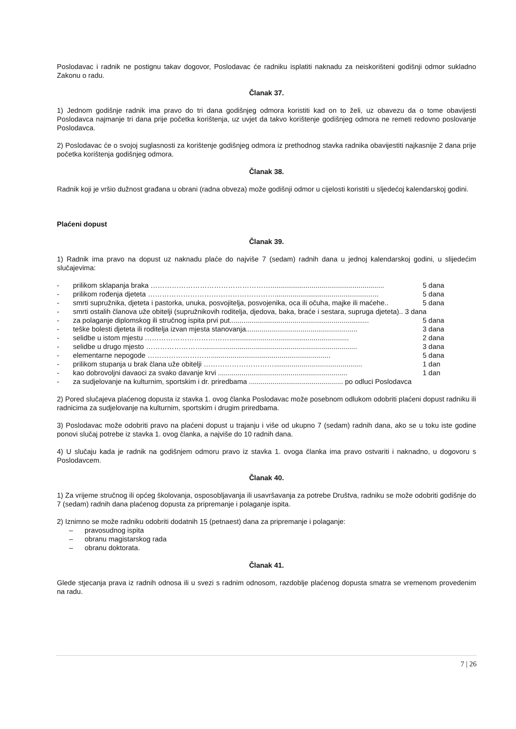Poslodavac i radnik ne postignu takav dogovor, Poslodavac će radniku isplatiti naknadu za neiskorišteni godišnji odmor sukladno Zakonu o radu.
Članak 37.
1) Jednom godišnje radnik ima pravo do tri dana godišnjeg odmora koristiti kad on to želi, uz obavezu da o tome obavijesti Poslodavca najmanje tri dana prije početka korištenja, uz uvjet da takvo korištenje godišnjeg odmora ne remeti redovno poslovanje Poslodavca.
2) Poslodavac će o svojoj suglasnosti za korištenje godišnjeg odmora iz prethodnog stavka radnika obavijestiti najkasnije 2 dana prije početka korištenja godišnjeg odmora.
Članak 38.
Radnik koji je vršio dužnost građana u obrani (radna obveza) može godišnji odmor u cijelosti koristiti u sljedećoj kalendarskoj godini.
Plaćeni dopust
Članak 39.
1) Radnik ima pravo na dopust uz naknadu plaće do najviše 7 (sedam) radnih dana u jednoj kalendarskoj godini, u slijedećim slučajevima:
- prilikom sklapanja braka …………………………………………….......................................................... 5 dana
- prilikom rođenja djeteta ………………………………………………..................................................... 5 dana
- smrti supružnika, djeteta i pastorka, unuka, posvojitelja, posvojenika, oca ili očuha, majke ili maćehe.. 5 dana
- smrti ostalih članova uže obitelji (supružnikovih roditelja, djedova, baka, braće i sestara, supruga djeteta).. 3 dana
- za polaganje diplomskog ili stručnog ispita prvi put....................................................................... 5 dana
- teške bolesti djeteta ili roditelja izvan mjesta stanovanja......................................................... 3 dana
- selidbe u istom mjestu ………………………………............................................................. 2 dana
- selidbe u drugo mjesto ……………………............................................................................... 3 dana
- elementarne nepogode ………………………............................................................. 5 dana
- prilikom stupanja u brak člana uže obitelji …………………………............................................. 1 dan
- kao dobrovoljni davaoci za svako davanje krvi .................................................................. 1 dan
- za sudjelovanje na kulturnim, sportskim i dr. priredbama ................................................ po odluci Poslodavca
2) Pored slučajeva plaćenog dopusta iz stavka 1. ovog članka Poslodavac može posebnom odlukom odobriti plaćeni dopust radniku ili radnicima za sudjelovanje na kulturnim, sportskim i drugim priredbama.
3) Poslodavac može odobriti pravo na plaćeni dopust u trajanju i više od ukupno 7 (sedam) radnih dana, ako se u toku iste godine ponovi slučaj potrebe iz stavka 1. ovog članka, a najviše do 10 radnih dana.
4) U slučaju kada je radnik na godišnjem odmoru pravo iz stavka 1. ovoga članka ima pravo ostvariti i naknadno, u dogovoru s Poslodavcem.
Članak 40.
1) Za vrijeme stručnog ili općeg školovanja, osposobljavanja ili usavršavanja za potrebe Društva, radniku se može odobriti godišnje do 7 (sedam) radnih dana plaćenog dopusta za pripremanje i polaganje ispita.
2) Iznimno se može radniku odobriti dodatnih 15 (petnaest) dana za pripremanje i polaganje:
– pravosudnog ispita
– obranu magistarskog rada
– obranu doktorata.
Članak 41.
Glede stjecanja prava iz radnih odnosa ili u svezi s radnim odnosom, razdoblje plaćenog dopusta smatra se vremenom provedenim na radu.
7 | 26